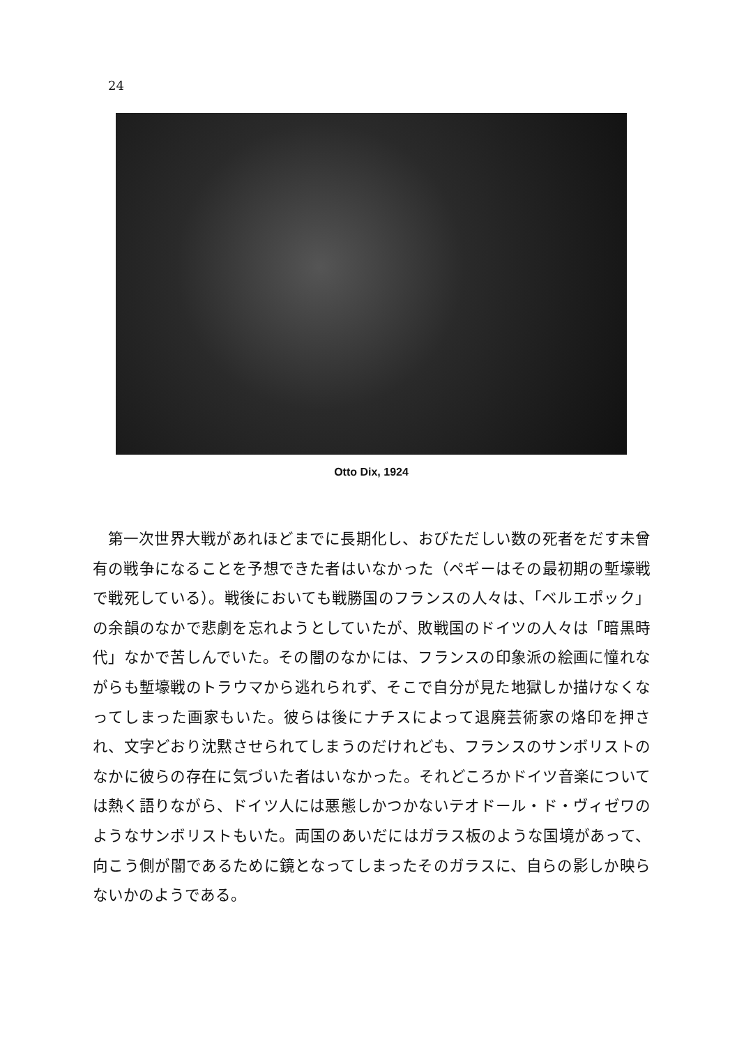24
Otto Dix, 1924
第一次世界大戦があれほどまでに長期化し、おびただしい数の死者をだす未曾有の戦争になることを予想できた者はいなかった（ペギーはその最初期の塹壕戦で戦死している）。戦後においても戦勝国のフランスの人々は、「ベルエポック」の余韻のなかで悲劇を忘れようとしていたが、敗戦国のドイツの人々は「暗黒時代」なかで苦しんでいた。その闇のなかには、フランスの印象派の絵画に憧れながらも塹壕戦のトラウマから逃れられず、そこで自分が見た地獄しか描けなくなってしまった画家もいた。彼らは後にナチスによって退廃芸術家の烙印を押され、文字どおり沈黙させられてしまうのだけれども、フランスのサンボリストのなかに彼らの存在に気づいた者はいなかった。それどころかドイツ音楽については熱く語りながら、ドイツ人には悪態しかつかないテオドール・ド・ヴィゼワのようなサンボリストもいた。両国のあいだにはガラス板のような国境があって、向こう側が闇であるために鏡となってしまったそのガラスに、自らの影しか映らないかのようである。